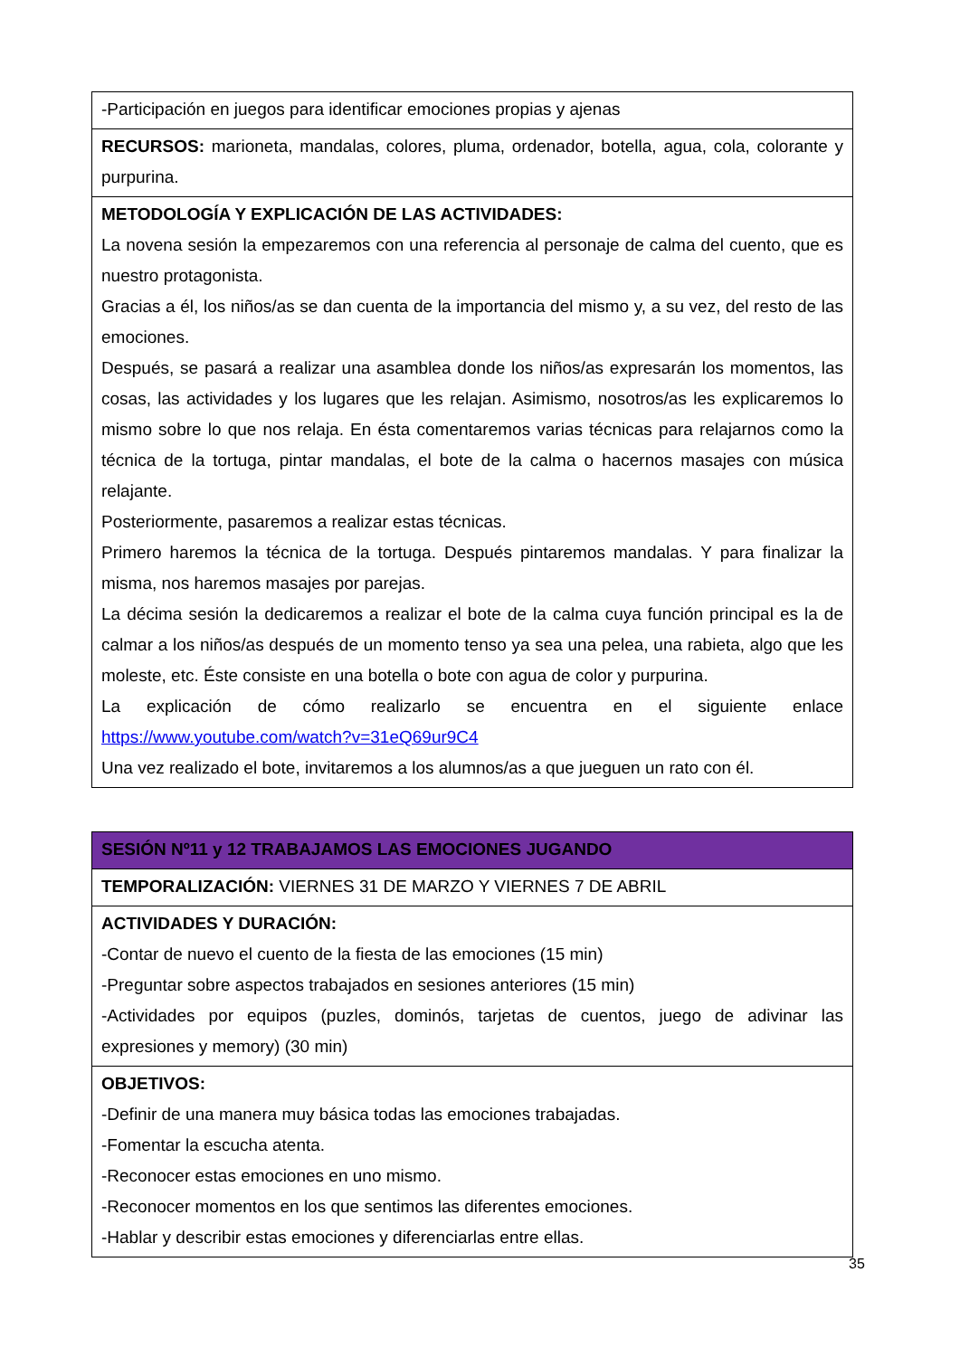| -Participación en juegos para identificar emociones propias y ajenas |
| RECURSOS: marioneta, mandalas, colores, pluma, ordenador, botella, agua, cola, colorante y purpurina. |
| METODOLOGÍA Y EXPLICACIÓN DE LAS ACTIVIDADES: La novena sesión la empezaremos con una referencia al personaje de calma del cuento, que es nuestro protagonista. Gracias a él, los niños/as se dan cuenta de la importancia del mismo y, a su vez, del resto de las emociones. Después, se pasará a realizar una asamblea donde los niños/as expresarán los momentos, las cosas, las actividades y los lugares que les relajan. Asimismo, nosotros/as les explicaremos lo mismo sobre lo que nos relaja. En ésta comentaremos varias técnicas para relajarnos como la técnica de la tortuga, pintar mandalas, el bote de la calma o hacernos masajes con música relajante. Posteriormente, pasaremos a realizar estas técnicas. Primero haremos la técnica de la tortuga. Después pintaremos mandalas. Y para finalizar la misma, nos haremos masajes por parejas. La décima sesión la dedicaremos a realizar el bote de la calma cuya función principal es la de calmar a los niños/as después de un momento tenso ya sea una pelea, una rabieta, algo que les moleste, etc. Éste consiste en una botella o bote con agua de color y purpurina. La explicación de cómo realizarlo se encuentra en el siguiente enlace https://www.youtube.com/watch?v=31eQ69ur9C4 Una vez realizado el bote, invitaremos a los alumnos/as a que jueguen un rato con él. |
| SESIÓN Nº11 y 12 TRABAJAMOS LAS EMOCIONES JUGANDO |
| TEMPORALIZACIÓN: VIERNES 31 DE MARZO Y VIERNES 7 DE ABRIL |
| ACTIVIDADES Y DURACIÓN: -Contar de nuevo el cuento de la fiesta de las emociones (15 min) -Preguntar sobre aspectos trabajados en sesiones anteriores (15 min) -Actividades por equipos (puzles, dominós, tarjetas de cuentos, juego de adivinar las expresiones y memory) (30 min) |
| OBJETIVOS: -Definir de una manera muy básica todas las emociones trabajadas. -Fomentar la escucha atenta. -Reconocer estas emociones en uno mismo. -Reconocer momentos en los que sentimos las diferentes emociones. -Hablar y describir estas emociones y diferenciarlas entre ellas. |
35